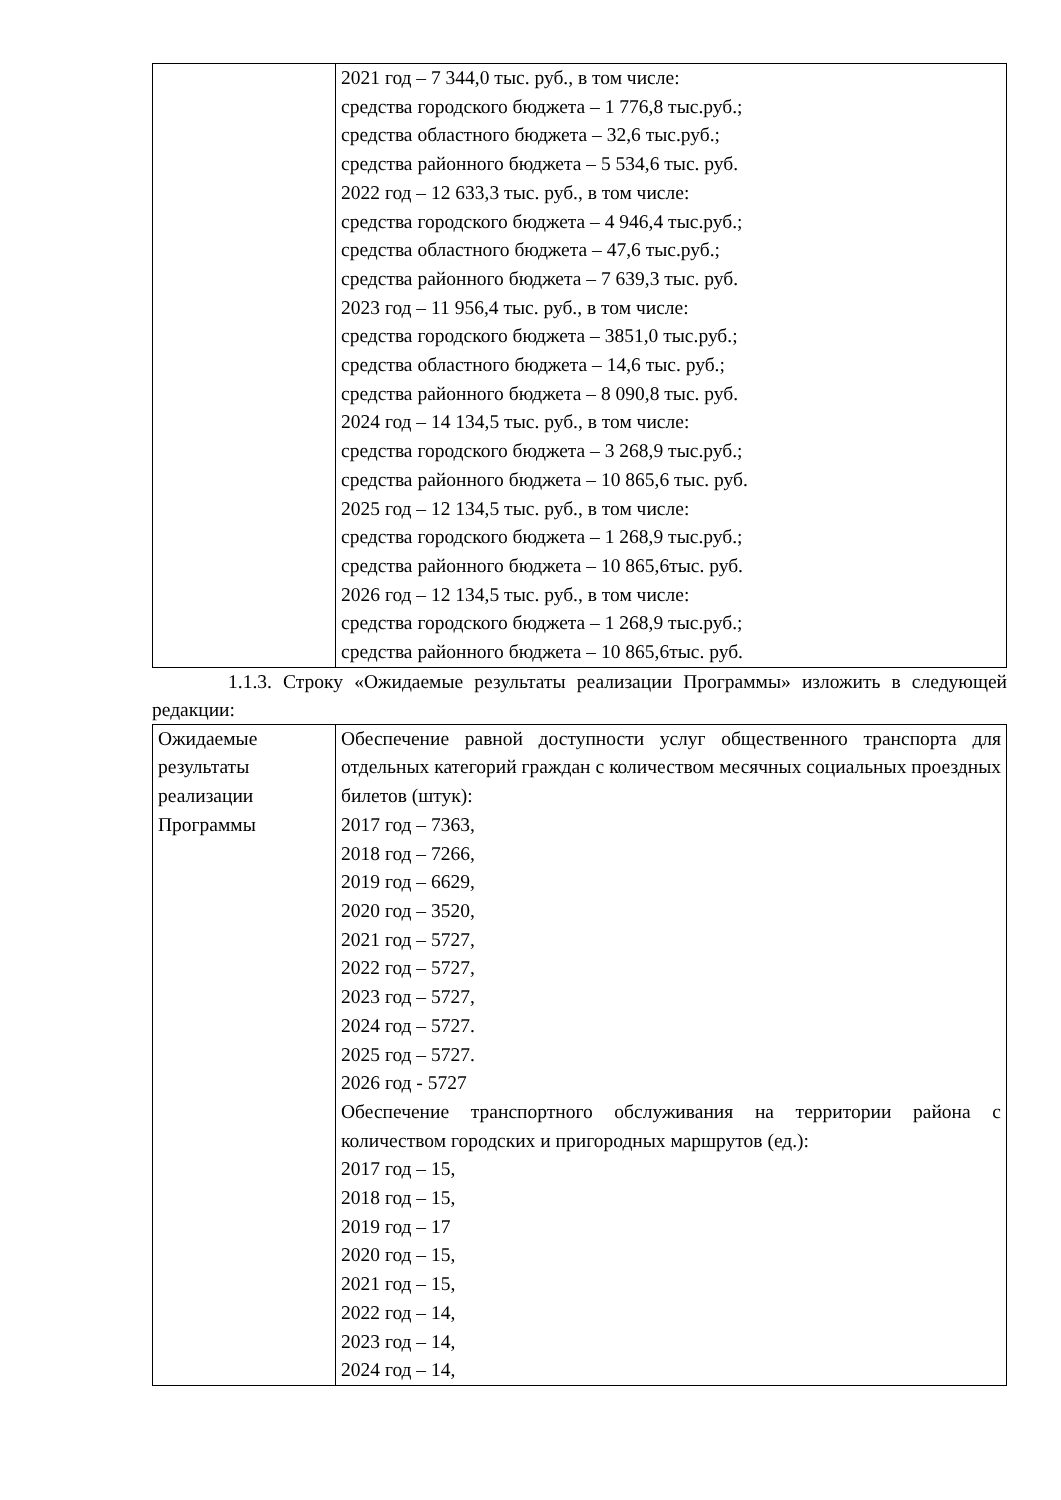| | 2021 год – 7 344,0 тыс. руб., в том числе: средства городского бюджета – 1 776,8 тыс.руб.; средства областного бюджета – 32,6 тыс.руб.; средства районного бюджета – 5 534,6 тыс. руб. 2022 год – 12 633,3 тыс. руб., в том числе: средства городского бюджета – 4 946,4 тыс.руб.; средства областного бюджета – 47,6 тыс.руб.; средства районного бюджета – 7 639,3 тыс. руб. 2023 год – 11 956,4 тыс. руб., в том числе: средства городского бюджета – 3851,0 тыс.руб.; средства областного бюджета – 14,6 тыс. руб.; средства районного бюджета – 8 090,8 тыс. руб. 2024 год – 14 134,5 тыс. руб., в том числе: средства городского бюджета – 3 268,9 тыс.руб.; средства районного бюджета – 10 865,6 тыс. руб. 2025 год – 12 134,5 тыс. руб., в том числе: средства городского бюджета – 1 268,9 тыс.руб.; средства районного бюджета – 10 865,6тыс. руб. 2026 год – 12 134,5 тыс. руб., в том числе: средства городского бюджета – 1 268,9 тыс.руб.; средства районного бюджета – 10 865,6тыс. руб. |
1.1.3. Строку «Ожидаемые результаты реализации Программы» изложить в следующей редакции:
| Ожидаемые результаты реализации Программы | Обеспечение равной доступности услуг общественного транспорта для отдельных категорий граждан с количеством месячных социальных проездных билетов (штук): 2017 год – 7363, 2018 год – 7266, 2019 год – 6629, 2020 год – 3520, 2021 год – 5727, 2022 год – 5727, 2023 год – 5727, 2024 год – 5727. 2025 год – 5727. 2026 год - 5727 Обеспечение транспортного обслуживания на территории района с количеством городских и пригородных маршрутов (ед.): 2017 год – 15, 2018 год – 15, 2019 год – 17 2020 год – 15, 2021 год – 15, 2022 год – 14, 2023 год – 14, 2024 год – 14, |